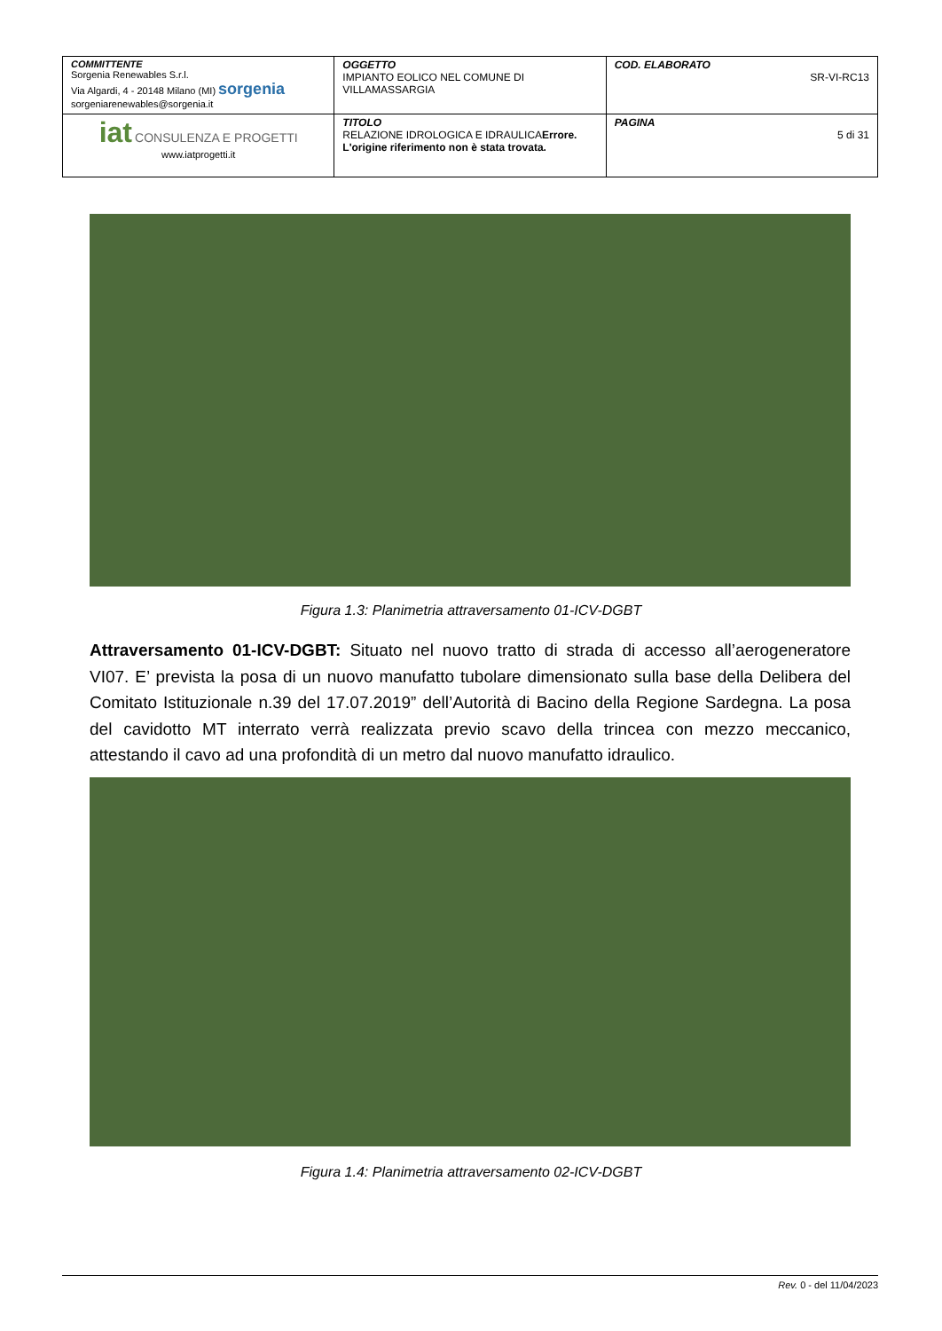| COMMITTENTE Sorgenia Renewables S.r.l. Via Algardi, 4 - 20148 Milano (MI) sorgenia sorgeniarenewables@sorgenia.it | OGGETTO IMPIANTO EOLICO NEL COMUNE DI VILLAMASSARGIA | COD. ELABORATO SR-VI-RC13 |
| iat CONSULENZA E PROGETTI www.iatprogetti.it | TITOLO RELAZIONE IDROLOGICA E IDRAULICA Errore. L'origine riferimento non è stata trovata. | PAGINA 5 di 31 |
Figura 1.3: Planimetria attraversamento 01-ICV-DGBT
Attraversamento 01-ICV-DGBT: Situato nel nuovo tratto di strada di accesso all’aerogeneratore VI07. E’ prevista la posa di un nuovo manufatto tubolare dimensionato sulla base della Delibera del Comitato Istituzionale n.39 del 17.07.2019” dell’Autorità di Bacino della Regione Sardegna. La posa del cavidotto MT interrato verrà realizzata previo scavo della trincea con mezzo meccanico, attestando il cavo ad una profondità di un metro dal nuovo manufatto idraulico.
Figura 1.4: Planimetria attraversamento 02-ICV-DGBT
Rev. 0 - del 11/04/2023